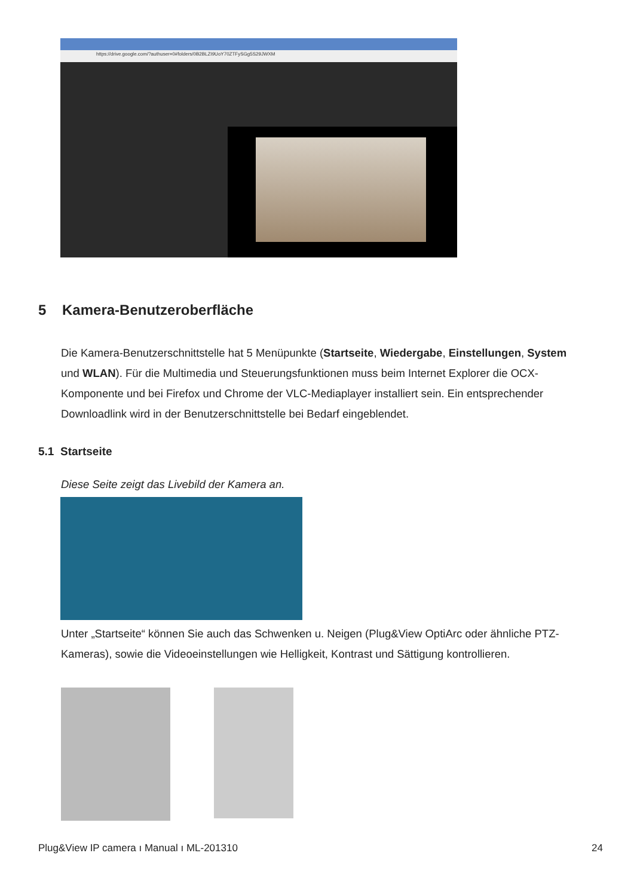https://drive.google.com/?authuser=0#folders/0B2BLZI9UoY70ZTFySGg5S29JWXM
5 Kamera-Benutzeroberfläche
Die Kamera-Benutzerschnittstelle hat 5 Menüpunkte (Startseite, Wiedergabe, Einstellungen, System und WLAN). Für die Multimedia und Steuerungsfunktionen muss beim Internet Explorer die OCX-Komponente und bei Firefox und Chrome der VLC-Mediaplayer installiert sein. Ein entsprechender Downloadlink wird in der Benutzerschnittstelle bei Bedarf eingeblendet.
5.1 Startseite
Diese Seite zeigt das Livebild der Kamera an.
Unter „Startseite“ können Sie auch das Schwenken u. Neigen (Plug&View OptiArc oder ähnliche PTZ-Kameras), sowie die Videoeinstellungen wie Helligkeit, Kontrast und Sättigung kontrollieren.
Plug&View IP camera ı Manual ı ML-201310 24